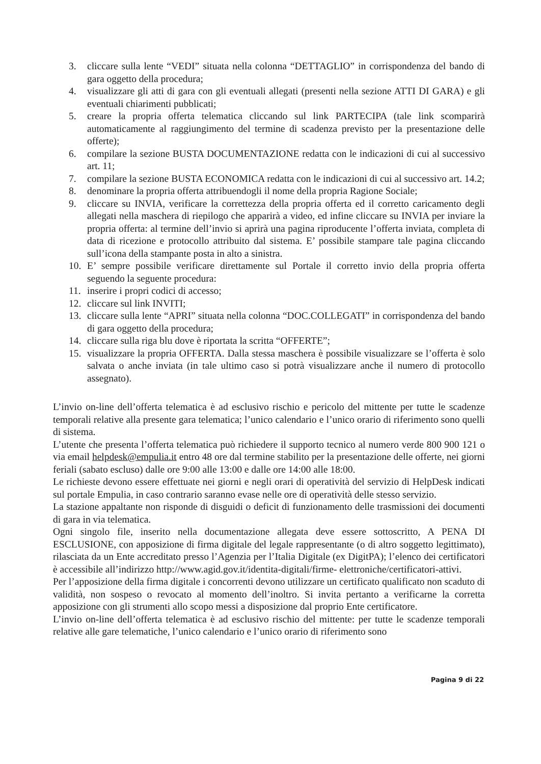3. cliccare sulla lente “VEDI” situata nella colonna “DETTAGLIO” in corrispondenza del bando di gara oggetto della procedura;
4. visualizzare gli atti di gara con gli eventuali allegati (presenti nella sezione ATTI DI GARA) e gli eventuali chiarimenti pubblicati;
5. creare la propria offerta telematica cliccando sul link PARTECIPA (tale link scomparirà automaticamente al raggiungimento del termine di scadenza previsto per la presentazione delle offerte);
6. compilare la sezione BUSTA DOCUMENTAZIONE redatta con le indicazioni di cui al successivo art. 11;
7. compilare la sezione BUSTA ECONOMICA redatta con le indicazioni di cui al successivo art. 14.2;
8. denominare la propria offerta attribuendogli il nome della propria Ragione Sociale;
9. cliccare su INVIA, verificare la correttezza della propria offerta ed il corretto caricamento degli allegati nella maschera di riepilogo che apparirà a video, ed infine cliccare su INVIA per inviare la propria offerta: al termine dell’invio si aprirà una pagina riproducente l’offerta inviata, completa di data di ricezione e protocollo attribuito dal sistema. E’ possibile stampare tale pagina cliccando sull’icona della stampante posta in alto a sinistra.
10. E’ sempre possibile verificare direttamente sul Portale il corretto invio della propria offerta seguendo la seguente procedura:
11. inserire i propri codici di accesso;
12. cliccare sul link INVITI;
13. cliccare sulla lente “APRI” situata nella colonna “DOC.COLLEGATI” in corrispondenza del bando di gara oggetto della procedura;
14. cliccare sulla riga blu dove è riportata la scritta “OFFERTE”;
15. visualizzare la propria OFFERTA. Dalla stessa maschera è possibile visualizzare se l’offerta è solo salvata o anche inviata (in tale ultimo caso si potrà visualizzare anche il numero di protocollo assegnato).
L’invio on-line dell’offerta telematica è ad esclusivo rischio e pericolo del mittente per tutte le scadenze temporali relative alla presente gara telematica; l’unico calendario e l’unico orario di riferimento sono quelli di sistema.
L’utente che presenta l’offerta telematica può richiedere il supporto tecnico al numero verde 800 900 121 o via email helpdesk@empulia.it entro 48 ore dal termine stabilito per la presentazione delle offerte, nei giorni feriali (sabato escluso) dalle ore 9:00 alle 13:00 e dalle ore 14:00 alle 18:00.
Le richieste devono essere effettuate nei giorni e negli orari di operatività del servizio di HelpDesk indicati sul portale Empulia, in caso contrario saranno evase nelle ore di operatività delle stesso servizio.
La stazione appaltante non risponde di disguidi o deficit di funzionamento delle trasmissioni dei documenti di gara in via telematica.
Ogni singolo file, inserito nella documentazione allegata deve essere sottoscritto, A PENA DI ESCLUSIONE, con apposizione di firma digitale del legale rappresentante (o di altro soggetto legittimato), rilasciata da un Ente accreditato presso l’Agenzia per l’Italia Digitale (ex DigitPA); l’elenco dei certificatori è accessibile all’indirizzo http://www.agid.gov.it/identita-digitali/firme- elettroniche/certificatori-attivi.
Per l’apposizione della firma digitale i concorrenti devono utilizzare un certificato qualificato non scaduto di validità, non sospeso o revocato al momento dell’inoltro. Si invita pertanto a verificarne la corretta apposizione con gli strumenti allo scopo messi a disposizione dal proprio Ente certificatore.
L’invio on-line dell’offerta telematica è ad esclusivo rischio del mittente: per tutte le scadenze temporali relative alle gare telematiche, l’unico calendario e l’unico orario di riferimento sono
Pagina 9 di 22